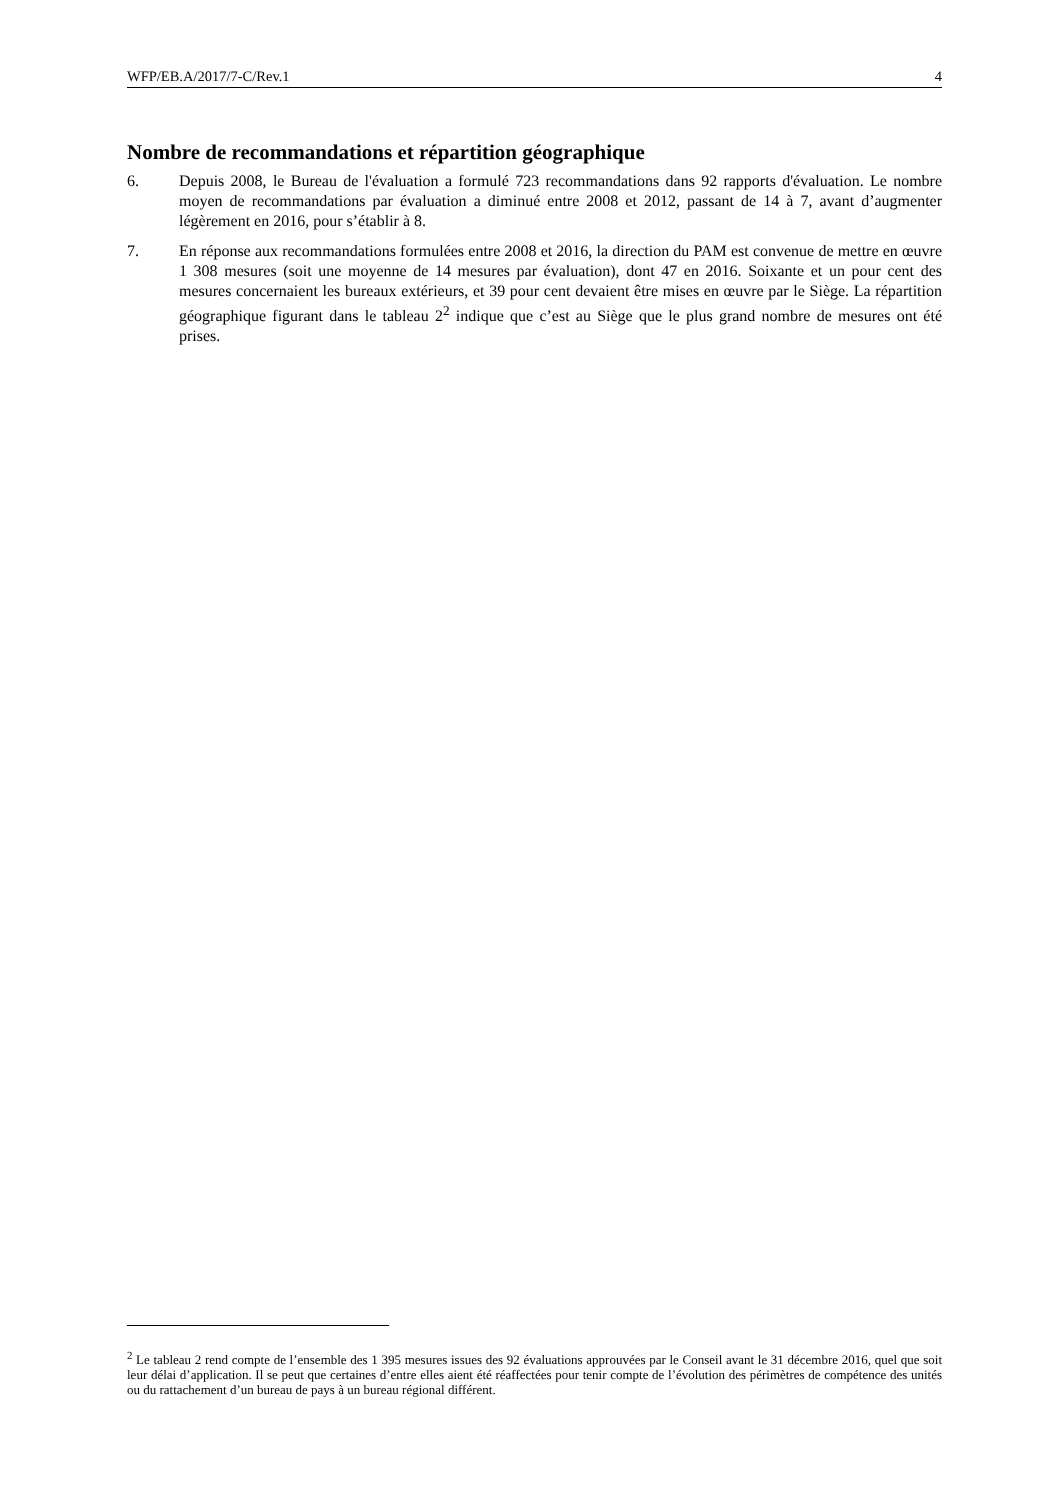WFP/EB.A/2017/7-C/Rev.1 4
Nombre de recommandations et répartition géographique
6. Depuis 2008, le Bureau de l'évaluation a formulé 723 recommandations dans 92 rapports d'évaluation. Le nombre moyen de recommandations par évaluation a diminué entre 2008 et 2012, passant de 14 à 7, avant d’augmenter légèrement en 2016, pour s’établir à 8.
7. En réponse aux recommandations formulées entre 2008 et 2016, la direction du PAM est convenue de mettre en œuvre 1 308 mesures (soit une moyenne de 14 mesures par évaluation), dont 47 en 2016. Soixante et un pour cent des mesures concernaient les bureaux extérieurs, et 39 pour cent devaient être mises en œuvre par le Siège. La répartition géographique figurant dans le tableau 2<sup>2</sup> indique que c’est au Siège que le plus grand nombre de mesures ont été prises.
<sup>2</sup> Le tableau 2 rend compte de l’ensemble des 1 395 mesures issues des 92 évaluations approuvées par le Conseil avant le 31 décembre 2016, quel que soit leur délai d’application. Il se peut que certaines d’entre elles aient été réaffectées pour tenir compte de l’évolution des périmètres de compétence des unités ou du rattachement d’un bureau de pays à un bureau régional différent.